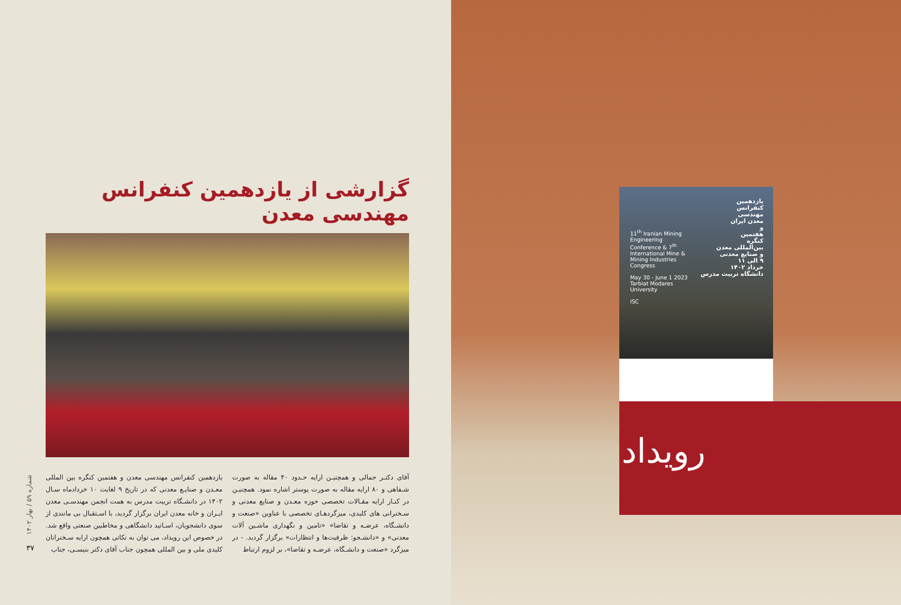گزارشی از یازدهمین کنفرانس مهندسی معدن
یازدهمین کنفرانس مهندسی معدن و هفتمین کنگره بین المللی معـدن و صنایـع معدنی که در تاریخ ۹ لغایت ۱۰ خردادماه سـال ۱۴۰۲ در دانشـگاه تربیت مدرس به همت انجمن مهندسـی معدن ایـران و خانه معدن ایران برگزار گردید، با اسـتقبال بی مانندی از سوی دانشجویان، اسـاتید دانشگاهی و مخاطبین صنعتی واقع شد. در خصوص این رویداد، می توان به نکاتی همچون ارایه سـخنرانان کلیدی ملی و بین المللی همچون جناب آقای دکتر بنیسـی، جناب
آقای دکتـر جمالی و همچنیـن ارایه حـدود ۴۰ مقاله به صورت شـفاهی و ۸۰ ارایه مقاله به صورت پوستر اشاره نمود. همچنیـن در کنـار ارایه مقـالات تخصصی حوزه معـدن و صنایع معدنی و سـخنرانی های کلیدی، میزگردهـای تخصصی با عناوین «صنعت و دانشـگاه، عرضـه و تقاضا» «تامین و نگهداری ماشـین آلات معدنی» و «دانشـجو: ظرفیت‌ها و انتظارات» برگزار گردید. - در میزگرد «صنعت و دانشـگاه، عرضـه و تقاضا»، بر لزوم ارتباط
شماره ۵۹ / بهار ۱۴۰۲
۳۷
یازدهمین
کنفرانس
مهندسی
معدن ایران
و
هفتمین
کنگره
بین‌المللی معدن
و صنایع معدنی
۹ الی ۱۱
خرداد ۱۴۰۲
دانشگاه تربیت مدرس
11<sup>th</sup> Iranian Mining Engineering Conference & 7<sup>th</sup> International Mine & Mining Industries Congress
May 30 - June 1 2023
Tarbiat Modares University
ISC
رویداد